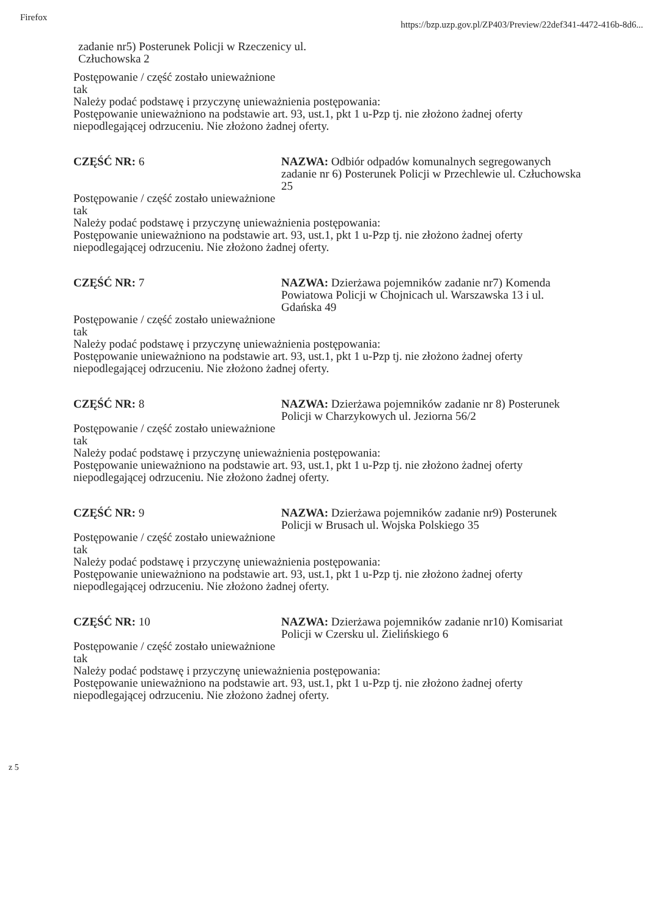Firefox https://bzp.uzp.gov.pl/ZP403/Preview/22def341-4472-416b-8d6...
zadanie nr5) Posterunek Policji w Rzeczenicy ul.
Człuchowska 2
Postępowanie / część zostało unieważnione
tak
Należy podać podstawę i przyczynę unieważnienia postępowania:
Postępowanie unieważniono na podstawie art. 93, ust.1, pkt 1 u-Pzp tj. nie złożono żadnej oferty niepodlegającej odrzuceniu. Nie złożono żadnej oferty.
CZĘŚĆ NR: 6 NAZWA: Odbiór odpadów komunalnych segregowanych zadanie nr 6) Posterunek Policji w Przechlewie ul. Człuchowska 25
Postępowanie / część zostało unieważnione
tak
Należy podać podstawę i przyczynę unieważnienia postępowania:
Postępowanie unieważniono na podstawie art. 93, ust.1, pkt 1 u-Pzp tj. nie złożono żadnej oferty niepodlegającej odrzuceniu. Nie złożono żadnej oferty.
CZĘŚĆ NR: 7 NAZWA: Dzierżawa pojemników zadanie nr7) Komenda Powiatowa Policji w Chojnicach ul. Warszawska 13 i ul. Gdańska 49
Postępowanie / część zostało unieważnione
tak
Należy podać podstawę i przyczynę unieważnienia postępowania:
Postępowanie unieważniono na podstawie art. 93, ust.1, pkt 1 u-Pzp tj. nie złożono żadnej oferty niepodlegającej odrzuceniu. Nie złożono żadnej oferty.
CZĘŚĆ NR: 8 NAZWA: Dzierżawa pojemników zadanie nr 8) Posterunek Policji w Charzykowych ul. Jeziorna 56/2
Postępowanie / część zostało unieważnione
tak
Należy podać podstawę i przyczynę unieważnienia postępowania:
Postępowanie unieważniono na podstawie art. 93, ust.1, pkt 1 u-Pzp tj. nie złożono żadnej oferty niepodlegającej odrzuceniu. Nie złożono żadnej oferty.
CZĘŚĆ NR: 9 NAZWA: Dzierżawa pojemników zadanie nr9) Posterunek Policji w Brusach ul. Wojska Polskiego 35
Postępowanie / część zostało unieważnione
tak
Należy podać podstawę i przyczynę unieważnienia postępowania:
Postępowanie unieważniono na podstawie art. 93, ust.1, pkt 1 u-Pzp tj. nie złożono żadnej oferty niepodlegającej odrzuceniu. Nie złożono żadnej oferty.
CZĘŚĆ NR: 10 NAZWA: Dzierżawa pojemników zadanie nr10) Komisariat Policji w Czersku ul. Zielińskiego 6
Postępowanie / część zostało unieważnione
tak
Należy podać podstawę i przyczynę unieważnienia postępowania:
Postępowanie unieważniono na podstawie art. 93, ust.1, pkt 1 u-Pzp tj. nie złożono żadnej oferty niepodlegającej odrzuceniu. Nie złożono żadnej oferty.
z 5